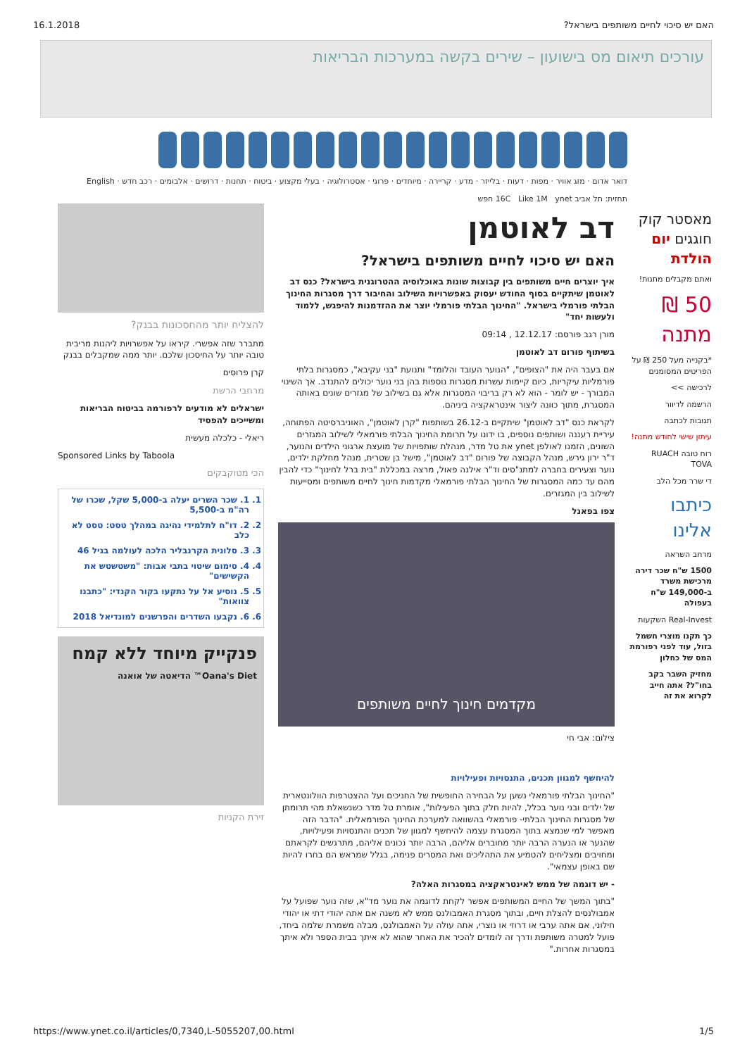16.1.2018?האם יש סיכוי לחיים משותפים בישראל
עורכים תיאום מס בישועון – שירים בקשה במערכות הבריאות
דואר אדום · מזג אוויר · מפות · דעות · בלייזר · מדע · קריירה · מיוחדים · פרוגי · אסטרולוגיה · בעלי מקצוע · ביטוח · תחנות · דרושים · אלבומים · רכב חדש · English
תחזית: תל אביב 16C Like 1M ynet חפש
מאסטר קוק חוגגים יום הולדת
ואתם מקבלים מתנות!
50 ₪ מתנה
*בקנייה מעל 250 ₪ על הפריטים המסומנים
לרכישה >>
הרשמה לדיוור
תגובות לכתבה
עיתון שישי לחודש מתנה!
רוח טובה RUACH TOVA
די שרר מכל הלב
כיתבו אלינו
מרחב השראה
1500 ש"ח שכר דירה מרכישת משרד ב-149,000 ש"ח בעפולה
Real-Invest השקעות
כך תקנו מוצרי חשמל בזול, עוד לפני רפורמת המס של כחלון
מחזיק השבר בקב בחו"ל? אתה חייב לקרוא את זה
דב לאוטמן
האם יש סיכוי לחיים משותפים בישראל?
איך יוצרים חיים משותפים בין קבוצות שונות באוכלוסיה ההטרוגנית בישראל? כנס דב לאוטמן שיתקיים בסוף החודש יעסוק באפשרויות השילוב והחיבור דרך מסגרות החינוך הבלתי פורמלי בישראל. "החינוך הבלתי פורמלי יוצר את ההזדמנות להיפגש, ללמוד ולעשות יחד"
מורן רגב פורסם: 12.12.17 , 09:14
בשיתוף פורום דב לאוטמן
אם בעבר היה את "הצופים", "הנוער העובד והלומד" ותנועת "בני עקיבא", כמסגרות בלתי פורמליות עיקריות, כיום קיימות עשרות מסגרות נוספות בהן בני נוער יכולים להתנדב. אך השינוי המבורך - יש לומר - הוא לא רק בריבוי המסגרות אלא גם בשילוב של מגזרים שונים באותה המסגרת, מתוך כוונה ליצור אינטראקציה ביניהם.
לקראת כנס "דב לאוטמן" שיתקיים ב-26.12 בשותפות "קרן לאוטמן", האוניברסיטה הפתוחה, עיריית רעננה ושותפים נוספים, בו ידונו על תרומת החינוך הבלתי פורמאלי לשילוב המגזרים השונים, הזמנו לאולפן ynet את טל מדר, מנהלת שותפויות של מועצת ארגוני הילדים והנוער, ד"ר ירון גירש, מנהל הקבוצה של פורום "דב לאוטמן", מישל בן שטרית, מנהל מחלקת ילדים, נוער וצעירים בחברה למתנ"סים וד"ר אילנה פאול, מרצה במכללת "בית ברל לחינוך" כדי להבין מהם עד כמה המסגרות של החינוך הבלתי פורמאלי מקדמות חינוך לחיים משותפים ומסייעות לשילוב בין המגזרים.
צפו בפאנל
מקדמים חינוך לחיים משותפים
צילום: אבי חי
להיחשף למגוון תכנים, התנסויות ופעילויות
"החינוך הבלתי פורמאלי נשען על הבחירה החופשית של החניכים ועל ההצטרפות הוולונטארית של ילדים ובני נוער בכלל, להיות חלק בתוך הפעילות", אומרת טל מדר כשנשאלת מהי תרומתן של מסגרות החינוך הבלתי- פורמאלי בהשוואה למערכת החינוך הפורמאלית. "הדבר הזה מאפשר למי שנמצא בתוך המסגרת עצמה להיחשף למגוון של תכנים והתנסויות ופעילויות, שהנער או הנערה הרבה יותר מחוברים אליהם, הרבה יותר נכונים אליהם, מתרגשים לקראתם ומחויבים ומצליחים להטמיע את התהליכים ואת המסרים פנימה, בגלל שמראש הם בחרו להיות שם באופן עצמאי".
- יש דוגמה של ממש לאינטראקציה במסגרות האלה?
"בתוך המשך של החיים המשותפים אפשר לקחת לדוגמה את נוער מד"א, שזה נוער שפועל על אמבולנסים להצלת חיים, ובתוך מסגרת האמבולנס ממש לא משנה אם אתה יהודי דתי או יהודי חילוני, אם אתה ערבי או דרוזי או נוצרי, אתה עולה על האמבולנס, מבלה משמרת שלמה ביחד, פועל למטרה משותפת ודרך זה לומדים להכיר את האחר שהוא לא איתך בבית הספר ולא איתך במסגרות אחרות."
להצליח יותר מהחסכונות בבנק?
מתברר שזה אפשרי. קיראו על אפשרויות ליהנות מריבית טובה יותר על החיסכון שלכם. יותר ממה שמקבלים בבנק
קרן פרוסים
מרחבי הרשת
ישראלים לא מודעים לרפורמה בביטוח הבריאות ומשייכים להפסיד
ריאלי - כלכלה מעשית
Sponsored Links by Taboola
הכי מטוקבקים
1. 1. שכר השרים יעלה ב-5,000 שקל, שכרו של רה"מ ב-5,500
2. 2. דו"ח לתלמידי נהיגה במהלך טסט: טסט לא כלב
3. 3. סלונית הקרנבליר הלכה לעולמה בגיל 46
4. 4. סימום שיטוי בתבי אבות: "משטשטש את הקשישים"
5. 5. נוסיע אל על נתקעו בקור הקנדי: "כתבנו צוואות"
6. 6. נקבעו השדרים והפרשנים למונדיאל 2018
פנקייק מיוחד ללא קמח
Oana's Diet™ הדיאטה של אואנה
זירת הקניות
https://www.ynet.co.il/articles/0,7340,L-5055207,00.html 1/5